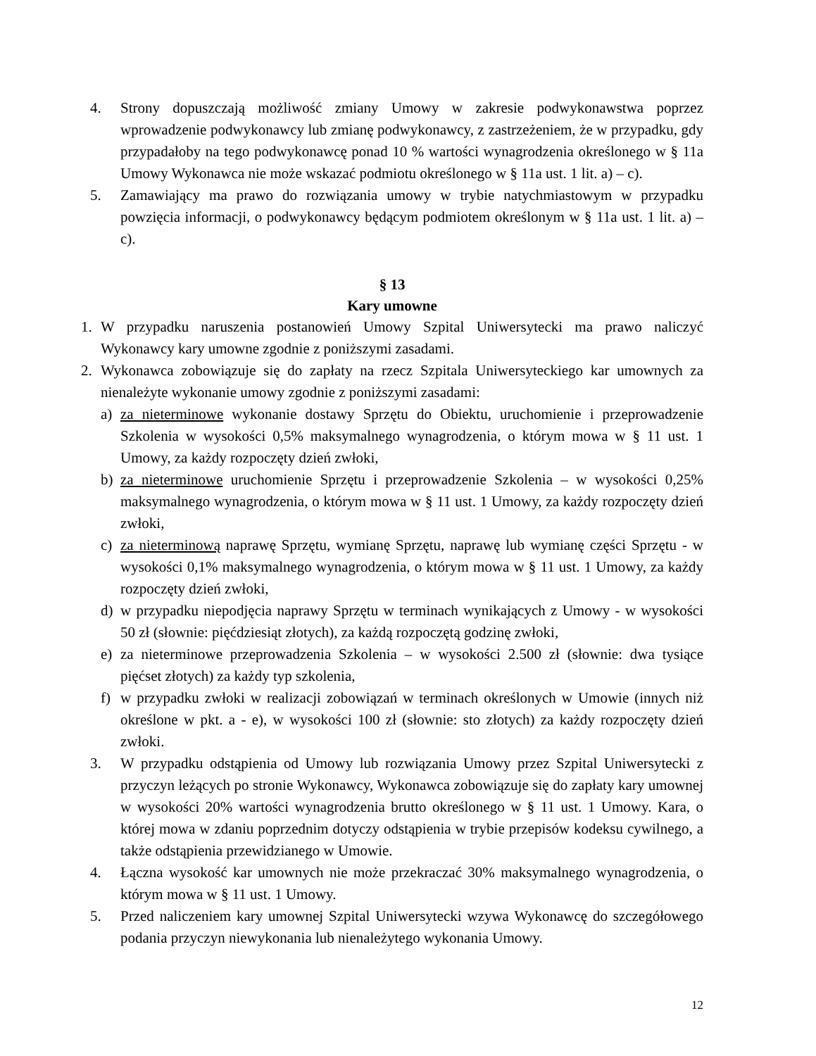4. Strony dopuszczają możliwość zmiany Umowy w zakresie podwykonawstwa poprzez wprowadzenie podwykonawcy lub zmianę podwykonawcy, z zastrzeżeniem, że w przypadku, gdy przypadałoby na tego podwykonawcę ponad 10 % wartości wynagrodzenia określonego w § 11a Umowy Wykonawca nie może wskazać podmiotu określonego w § 11a ust. 1 lit. a) – c).
5. Zamawiający ma prawo do rozwiązania umowy w trybie natychmiastowym w przypadku powzięcia informacji, o podwykonawcy będącym podmiotem określonym w § 11a ust. 1 lit. a) – c).
§ 13
Kary umowne
1. W przypadku naruszenia postanowień Umowy Szpital Uniwersytecki ma prawo naliczyć Wykonawcy kary umowne zgodnie z poniższymi zasadami.
2. Wykonawca zobowiązuje się do zapłaty na rzecz Szpitala Uniwersyteckiego kar umownych za nienależyte wykonanie umowy zgodnie z poniższymi zasadami:
a) za nieterminowe wykonanie dostawy Sprzętu do Obiektu, uruchomienie i przeprowadzenie Szkolenia w wysokości 0,5% maksymalnego wynagrodzenia, o którym mowa w § 11 ust. 1 Umowy, za każdy rozpoczęty dzień zwłoki,
b) za nieterminowe uruchomienie Sprzętu i przeprowadzenie Szkolenia – w wysokości 0,25% maksymalnego wynagrodzenia, o którym mowa w § 11 ust. 1 Umowy, za każdy rozpoczęty dzień zwłoki,
c) za nieterminową naprawę Sprzętu, wymianę Sprzętu, naprawę lub wymianę części Sprzętu - w wysokości 0,1% maksymalnego wynagrodzenia, o którym mowa w § 11 ust. 1 Umowy, za każdy rozpoczęty dzień zwłoki,
d) w przypadku niepodjęcia naprawy Sprzętu w terminach wynikających z Umowy - w wysokości 50 zł (słownie: pięćdziesiąt złotych), za każdą rozpoczętą godzinę zwłoki,
e) za nieterminowe przeprowadzenia Szkolenia – w wysokości 2.500 zł (słownie: dwa tysiące pięćset złotych) za każdy typ szkolenia,
f) w przypadku zwłoki w realizacji zobowiązań w terminach określonych w Umowie (innych niż określone w pkt. a - e), w wysokości 100 zł (słownie: sto złotych) za każdy rozpoczęty dzień zwłoki.
3. W przypadku odstąpienia od Umowy lub rozwiązania Umowy przez Szpital Uniwersytecki z przyczyn leżących po stronie Wykonawcy, Wykonawca zobowiązuje się do zapłaty kary umownej w wysokości 20% wartości wynagrodzenia brutto określonego w § 11 ust. 1 Umowy. Kara, o której mowa w zdaniu poprzednim dotyczy odstąpienia w trybie przepisów kodeksu cywilnego, a także odstąpienia przewidzianego w Umowie.
4. Łączna wysokość kar umownych nie może przekraczać 30% maksymalnego wynagrodzenia, o którym mowa w § 11 ust. 1 Umowy.
5. Przed naliczeniem kary umownej Szpital Uniwersytecki wzywa Wykonawcę do szczegółowego podania przyczyn niewykonania lub nienależytego wykonania Umowy.
12